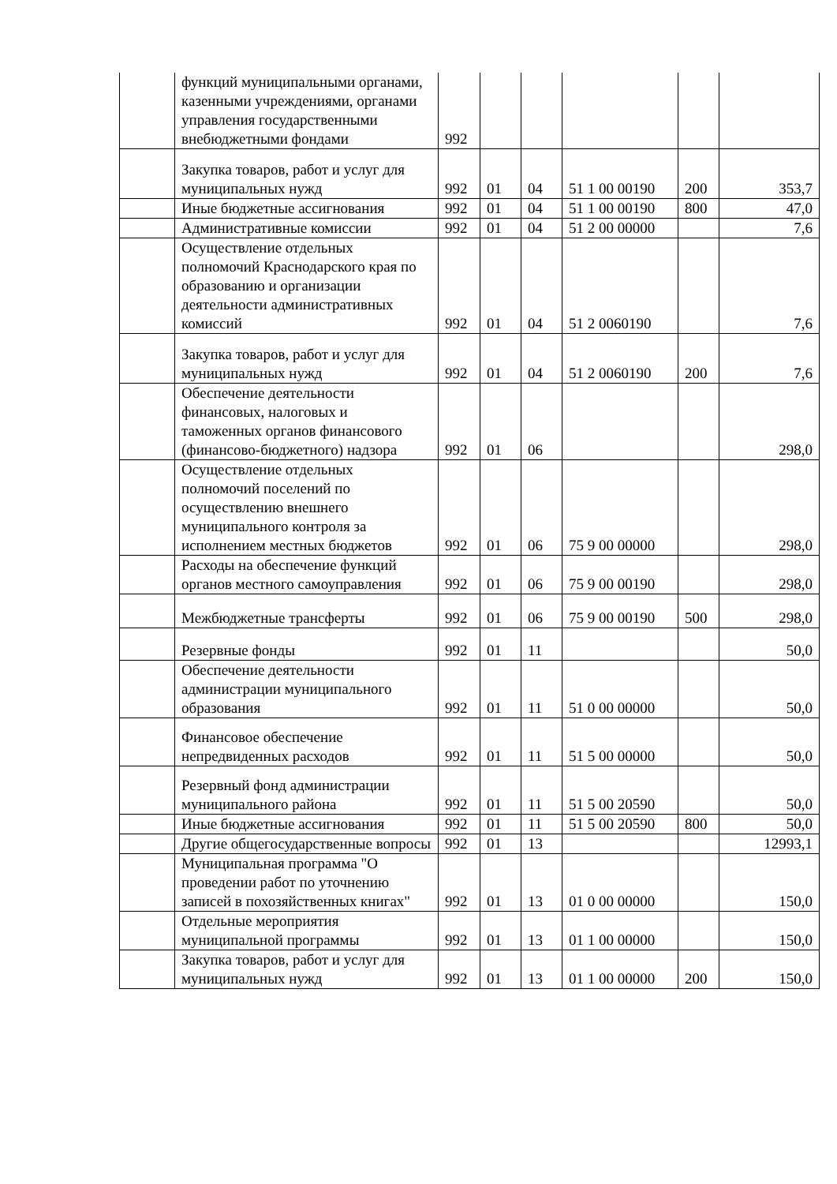| | функций муниципальными органами, казенными учреждениями, органами управления государственными внебюджетными фондами | 992 | | | | | |
| | Закупка товаров, работ и услуг для муниципальных нужд | 992 | 01 | 04 | 51 1 00 00190 | 200 | 353,7 |
| | Иные бюджетные ассигнования | 992 | 01 | 04 | 51 1 00 00190 | 800 | 47,0 |
| | Административные комиссии | 992 | 01 | 04 | 51 2 00 00000 | | 7,6 |
| | Осуществление отдельных полномочий Краснодарского края по образованию и организации деятельности административных комиссий | 992 | 01 | 04 | 51 2 0060190 | | 7,6 |
| | Закупка товаров, работ и услуг для муниципальных нужд | 992 | 01 | 04 | 51 2 0060190 | 200 | 7,6 |
| | Обеспечение деятельности финансовых, налоговых и таможенных органов финансового (финансово-бюджетного) надзора | 992 | 01 | 06 | | | 298,0 |
| | Осуществление отдельных полномочий поселений по осуществлению внешнего муниципального контроля за исполнением местных бюджетов | 992 | 01 | 06 | 75 9 00 00000 | | 298,0 |
| | Расходы на обеспечение функций органов местного самоуправления | 992 | 01 | 06 | 75 9 00 00190 | | 298,0 |
| | Межбюджетные трансферты | 992 | 01 | 06 | 75 9 00 00190 | 500 | 298,0 |
| | Резервные фонды | 992 | 01 | 11 | | | 50,0 |
| | Обеспечение деятельности администрации муниципального образования | 992 | 01 | 11 | 51 0 00 00000 | | 50,0 |
| | Финансовое обеспечение непредвиденных расходов | 992 | 01 | 11 | 51 5 00 00000 | | 50,0 |
| | Резервный фонд администрации муниципального района | 992 | 01 | 11 | 51 5 00 20590 | | 50,0 |
| | Иные бюджетные ассигнования | 992 | 01 | 11 | 51 5 00 20590 | 800 | 50,0 |
| | Другие общегосударственные вопросы | 992 | 01 | 13 | | | 12993,1 |
| | Муниципальная программа "О проведении работ по уточнению записей в похозяйственных книгах" | 992 | 01 | 13 | 01 0 00 00000 | | 150,0 |
| | Отдельные мероприятия муниципальной программы | 992 | 01 | 13 | 01 1 00 00000 | | 150,0 |
| | Закупка товаров, работ и услуг для муниципальных нужд | 992 | 01 | 13 | 01 1 00 00000 | 200 | 150,0 |